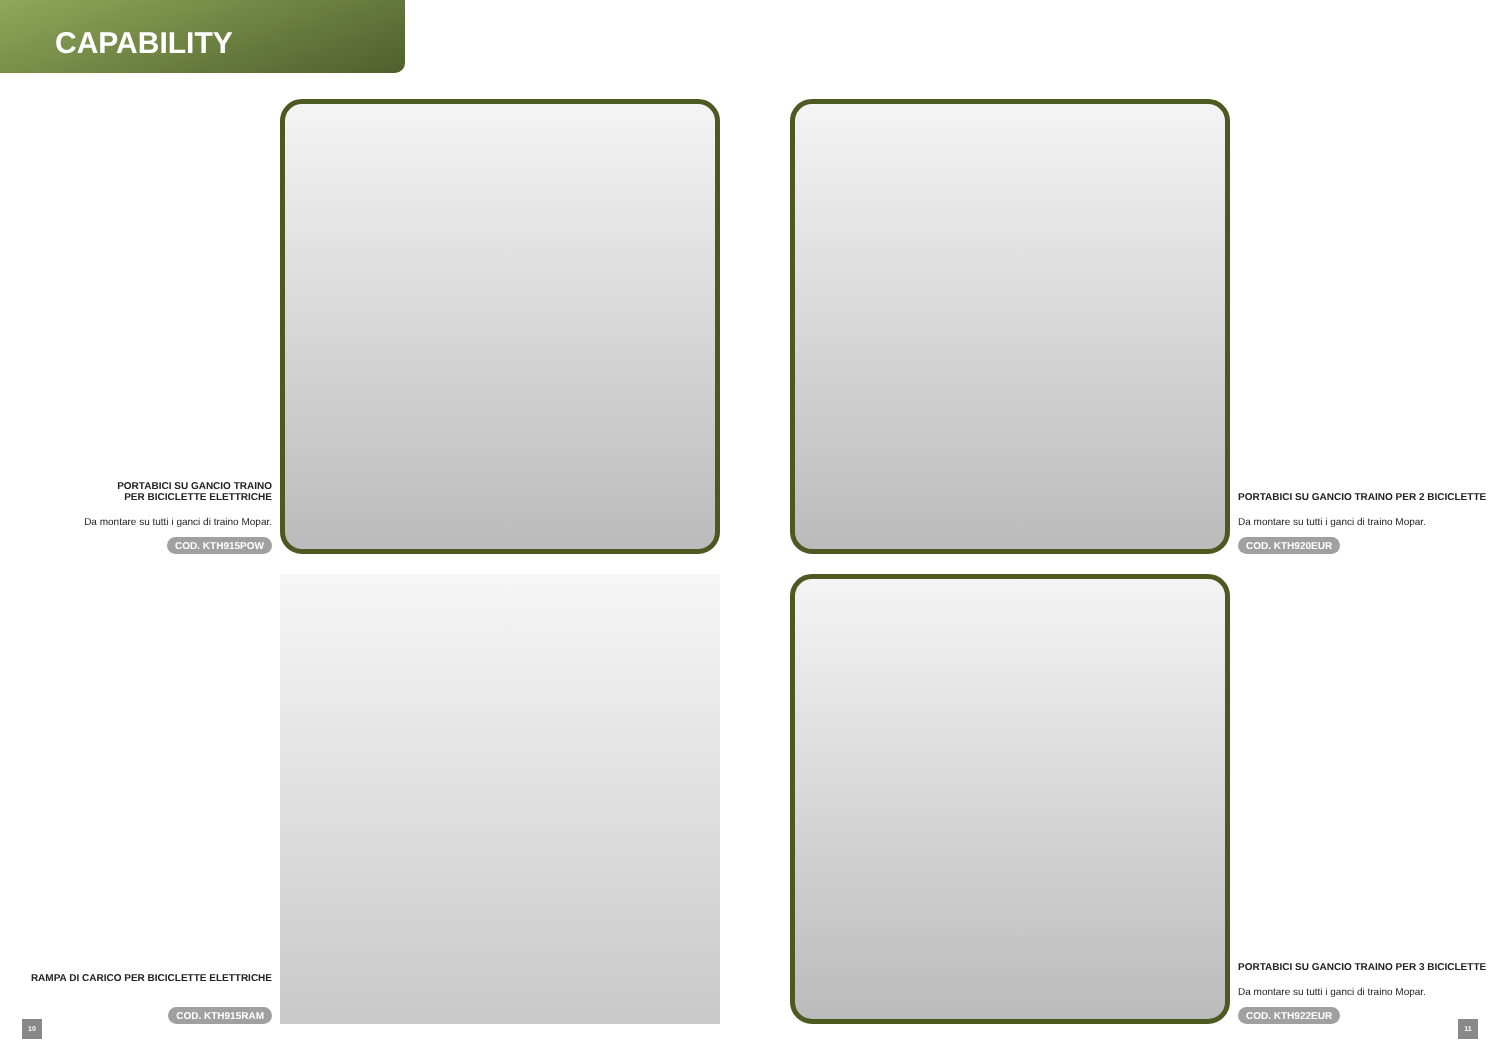CAPABILITY
PORTABICI SU GANCIO TRAINO
PER BICICLETTE ELETTRICHE
Da montare su tutti i ganci di traino Mopar.
COD. KTH915POW
PORTABICI SU GANCIO TRAINO PER 2 BICICLETTE
Da montare su tutti i ganci di traino Mopar.
COD. KTH920EUR
RAMPA DI CARICO PER BICICLETTE ELETTRICHE
COD. KTH915RAM
PORTABICI SU GANCIO TRAINO PER 3 BICICLETTE
Da montare su tutti i ganci di traino Mopar.
COD. KTH922EUR
10 11